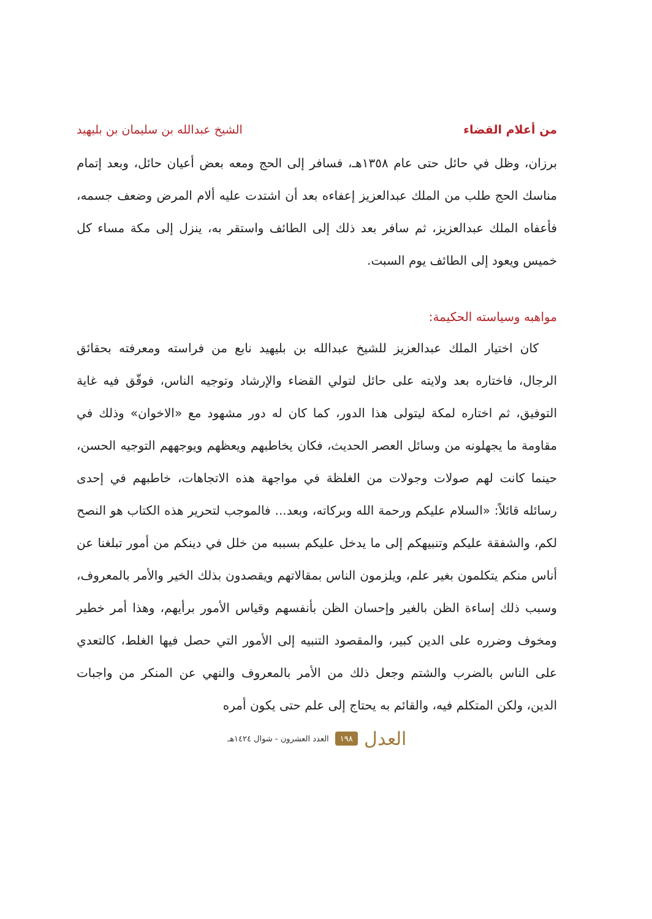من أعلام القضاء الشيخ عبدالله بن سليمان بن بليهيد
برزان، وظل في حائل حتى عام ١٣٥٨هـ، فسافر إلى الحج ومعه بعض أعيان حائل، وبعد إتمام مناسك الحج طلب من الملك عبدالعزيز إعفاءه بعد أن اشتدت عليه ألام المرض وضعف جسمه، فأعفاه الملك عبدالعزيز، ثم سافر بعد ذلك إلى الطائف واستقر به، ينزل إلى مكة مساء كل خميس ويعود إلى الطائف يوم السبت.
مواهبه وسياسته الحكيمة:
كان اختيار الملك عبدالعزيز للشيخ عبدالله بن بليهيد نابع من فراسته ومعرفته بحقائق الرجال، فاختاره بعد ولايته على حائل لتولي القضاء والإرشاد وتوجيه الناس، فوفّق فيه غاية التوفيق، ثم اختاره لمكة ليتولى هذا الدور، كما كان له دور مشهود مع «الاخوان» وذلك في مقاومة ما يجهلونه من وسائل العصر الحديث، فكان يخاطبهم ويعظهم ويوجههم التوجيه الحسن، حينما كانت لهم صولات وجولات من الغلظة في مواجهة هذه الاتجاهات، خاطبهم في إحدى رسائله قائلاً: «السلام عليكم ورحمة الله وبركاته، وبعد... فالموجب لتحرير هذه الكتاب هو النصح لكم، والشفقة عليكم وتنبيهكم إلى ما يدخل عليكم بسببه من خلل في دينكم من أمور تبلغنا عن أناس منكم يتكلمون بغير علم، ويلزمون الناس بمقالاتهم ويقصدون بذلك الخير والأمر بالمعروف، وسبب ذلك إساءة الظن بالغير وإحسان الظن بأنفسهم وقياس الأمور برأيهم، وهذا أمر خطير ومخوف وضرره على الدين كبير، والمقصود التنبيه إلى الأمور التي حصل فيها الغلط، كالتعدي على الناس بالضرب والشتم وجعل ذلك من الأمر بالمعروف والنهي عن المنكر من واجبات الدين، ولكن المتكلم فيه، والقائم به يحتاج إلى علم حتى يكون أمره
العدل ١٩٨ العدد العشرون - شوال ١٤٢٤هـ